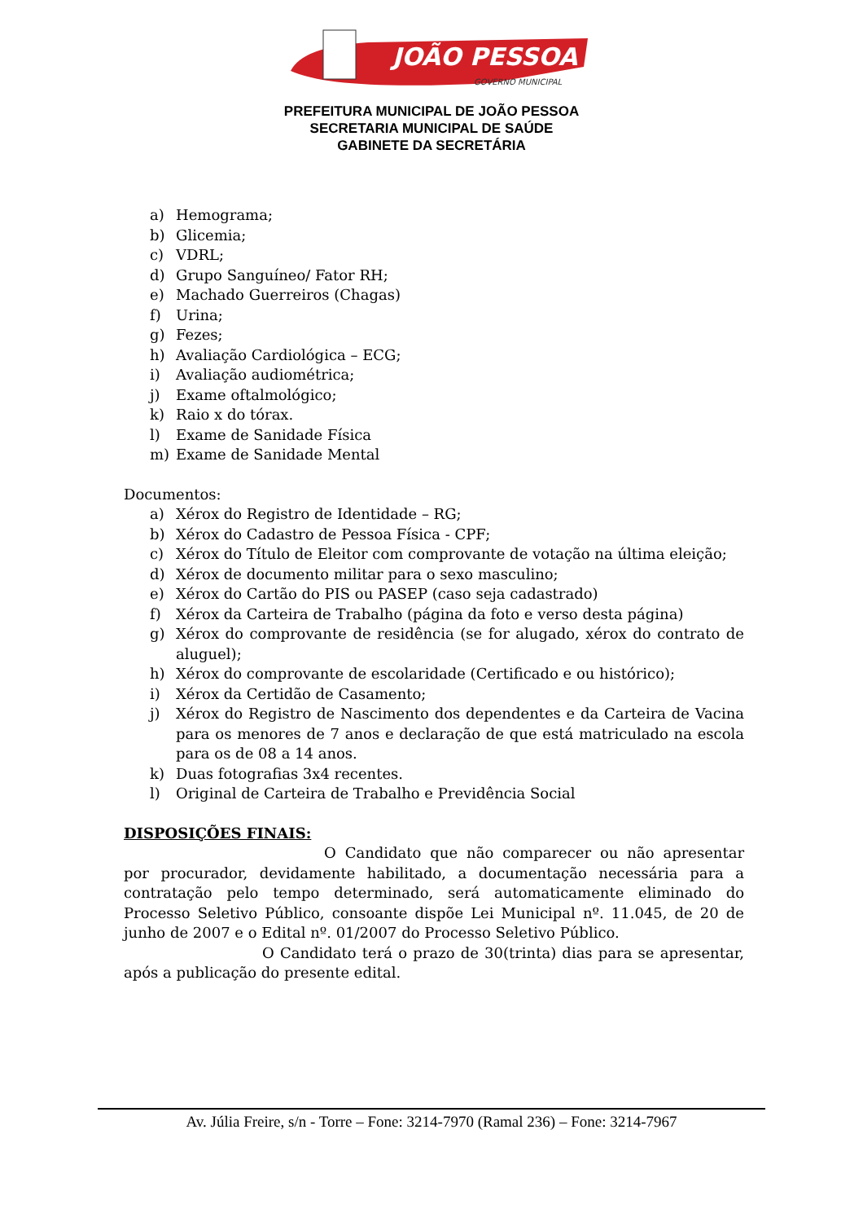JOÃO PESSOA
GOVERNO MUNICIPAL
PREFEITURA MUNICIPAL DE JOÃO PESSOA
SECRETARIA MUNICIPAL DE SAÚDE
GABINETE DA SECRETÁRIA
a) Hemograma;
b) Glicemia;
c) VDRL;
d) Grupo Sanguíneo/ Fator RH;
e) Machado Guerreiros (Chagas)
f) Urina;
g) Fezes;
h) Avaliação Cardiológica – ECG;
i) Avaliação audiométrica;
j) Exame oftalmológico;
k) Raio x do tórax.
l) Exame de Sanidade Física
m) Exame de Sanidade Mental
Documentos:
a) Xérox do Registro de Identidade – RG;
b) Xérox do Cadastro de Pessoa Física - CPF;
c) Xérox do Título de Eleitor com comprovante de votação na última eleição;
d) Xérox de documento militar para o sexo masculino;
e) Xérox do Cartão do PIS ou PASEP (caso seja cadastrado)
f) Xérox da Carteira de Trabalho (página da foto e verso desta página)
g) Xérox do comprovante de residência (se for alugado, xérox do contrato de aluguel);
h) Xérox do comprovante de escolaridade (Certificado e ou histórico);
i) Xérox da Certidão de Casamento;
j) Xérox do Registro de Nascimento dos dependentes e da Carteira de Vacina para os menores de 7 anos e declaração de que está matriculado na escola para os de 08 a 14 anos.
k) Duas fotografias 3x4 recentes.
l) Original de Carteira de Trabalho e Previdência Social
DISPOSIÇÕES FINAIS:
O Candidato que não comparecer ou não apresentar por procurador, devidamente habilitado, a documentação necessária para a contratação pelo tempo determinado, será automaticamente eliminado do Processo Seletivo Público, consoante dispõe Lei Municipal nº. 11.045, de 20 de junho de 2007 e o Edital nº. 01/2007 do Processo Seletivo Público.
O Candidato terá o prazo de 30(trinta) dias para se apresentar, após a publicação do presente edital.
Av. Júlia Freire, s/n - Torre – Fone: 3214-7970 (Ramal 236) – Fone: 3214-7967